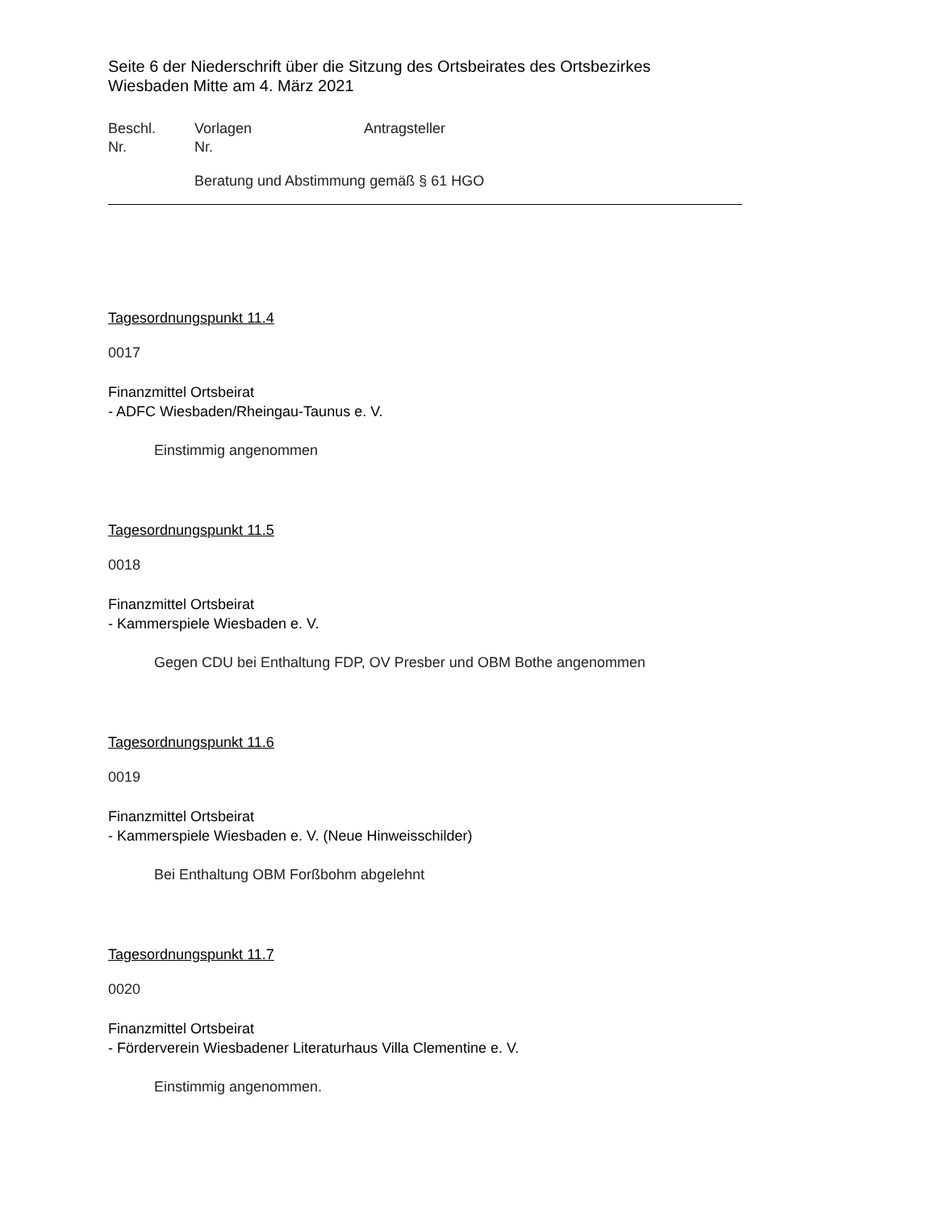Seite 6 der Niederschrift über die Sitzung des Ortsbeirates des Ortsbezirkes
Wiesbaden Mitte am 4. März 2021
Beschl.
Nr.
Vorlagen
Nr.
Antragsteller
Beratung und Abstimmung gemäß § 61 HGO
Tagesordnungspunkt 11.4
0017
Finanzmittel Ortsbeirat
- ADFC Wiesbaden/Rheingau-Taunus e. V.
Einstimmig angenommen
Tagesordnungspunkt 11.5
0018
Finanzmittel Ortsbeirat
- Kammerspiele Wiesbaden e. V.
Gegen CDU bei Enthaltung FDP, OV Presber und OBM Bothe angenommen
Tagesordnungspunkt 11.6
0019
Finanzmittel Ortsbeirat
- Kammerspiele Wiesbaden e. V. (Neue Hinweisschilder)
Bei Enthaltung OBM Forßbohm abgelehnt
Tagesordnungspunkt 11.7
0020
Finanzmittel Ortsbeirat
- Förderverein Wiesbadener Literaturhaus Villa Clementine e. V.
Einstimmig angenommen.